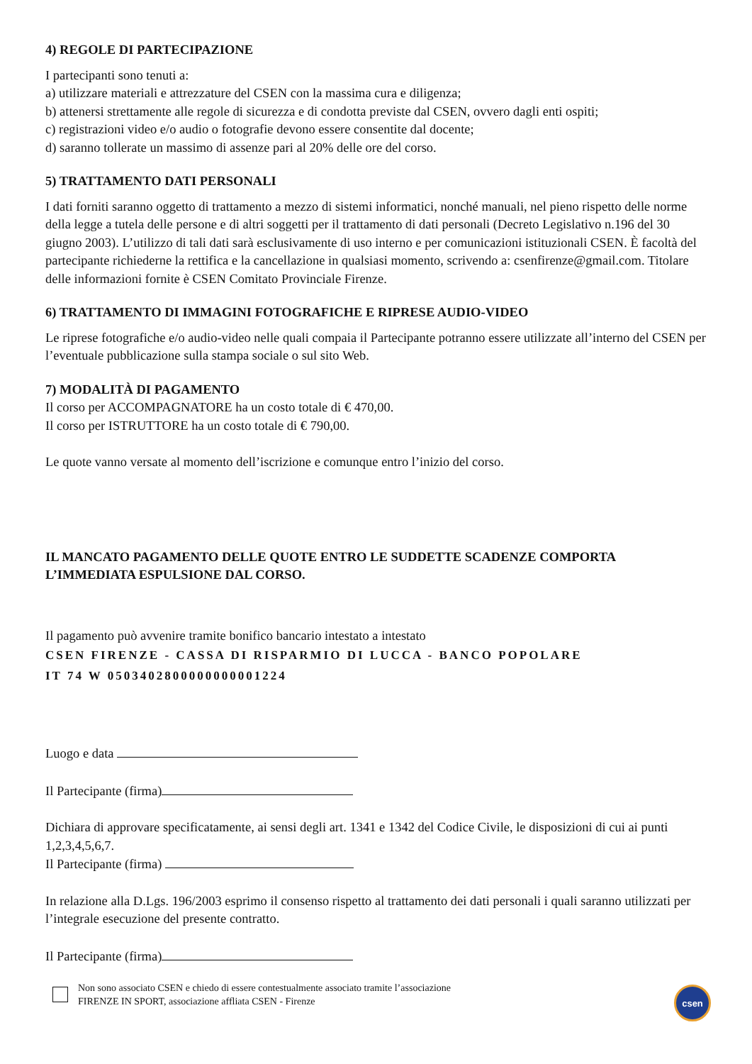4) REGOLE DI PARTECIPAZIONE
I partecipanti sono tenuti a:
a) utilizzare materiali e attrezzature del CSEN con la massima cura e diligenza;
b) attenersi strettamente alle regole di sicurezza e di condotta previste dal CSEN, ovvero dagli enti ospiti;
c) registrazioni video e/o audio o fotografie devono essere consentite dal docente;
d) saranno tollerate un massimo di assenze pari al 20% delle ore del corso.
5) TRATTAMENTO DATI PERSONALI
I dati forniti saranno oggetto di trattamento a mezzo di sistemi informatici, nonché manuali, nel pieno rispetto delle norme della legge a tutela delle persone e di altri soggetti per il trattamento di dati personali (Decreto Legislativo n.196 del 30 giugno 2003). L’utilizzo di tali dati sarà esclusivamente di uso interno e per comunicazioni istituzionali CSEN. È facoltà del partecipante richiederne la rettifica e la cancellazione in qualsiasi momento, scrivendo a: csenfirenze@gmail.com. Titolare delle informazioni fornite è CSEN Comitato Provinciale Firenze.
6) TRATTAMENTO DI IMMAGINI FOTOGRAFICHE E RIPRESE AUDIO-VIDEO
Le riprese fotografiche e/o audio-video nelle quali compaia il Partecipante potranno essere utilizzate all’interno del CSEN per l’eventuale pubblicazione sulla stampa sociale o sul sito Web.
7) MODALITÀ DI PAGAMENTO
Il corso per ACCOMPAGNATORE ha un costo totale di € 470,00.
Il corso per ISTRUTTORE ha un costo totale di € 790,00.
Le quote vanno versate al momento dell’iscrizione e comunque entro l’inizio del corso.
IL MANCATO PAGAMENTO DELLE QUOTE ENTRO LE SUDDETTE SCADENZE COMPORTA L’IMMEDIATA ESPULSIONE DAL CORSO.
Il pagamento può avvenire tramite bonifico bancario intestato a intestato
CSEN FIRENZE - CASSA DI RISPARMIO DI LUCCA - BANCO POPOLARE
IT 74 W 0503402800000000001224
Luogo e data
Il Partecipante (firma)
Dichiara di approvare specificatamente, ai sensi degli art. 1341 e 1342 del Codice Civile, le disposizioni di cui ai punti 1,2,3,4,5,6,7.
Il Partecipante (firma)
In relazione alla D.Lgs. 196/2003 esprimo il consenso rispetto al trattamento dei dati personali i quali saranno utilizzati per l’integrale esecuzione del presente contratto.
Il Partecipante (firma)
Non sono associato CSEN e chiedo di essere contestualmente associato tramite l’associazione
FIRENZE IN SPORT, associazione affliata CSEN - Firenze
csen